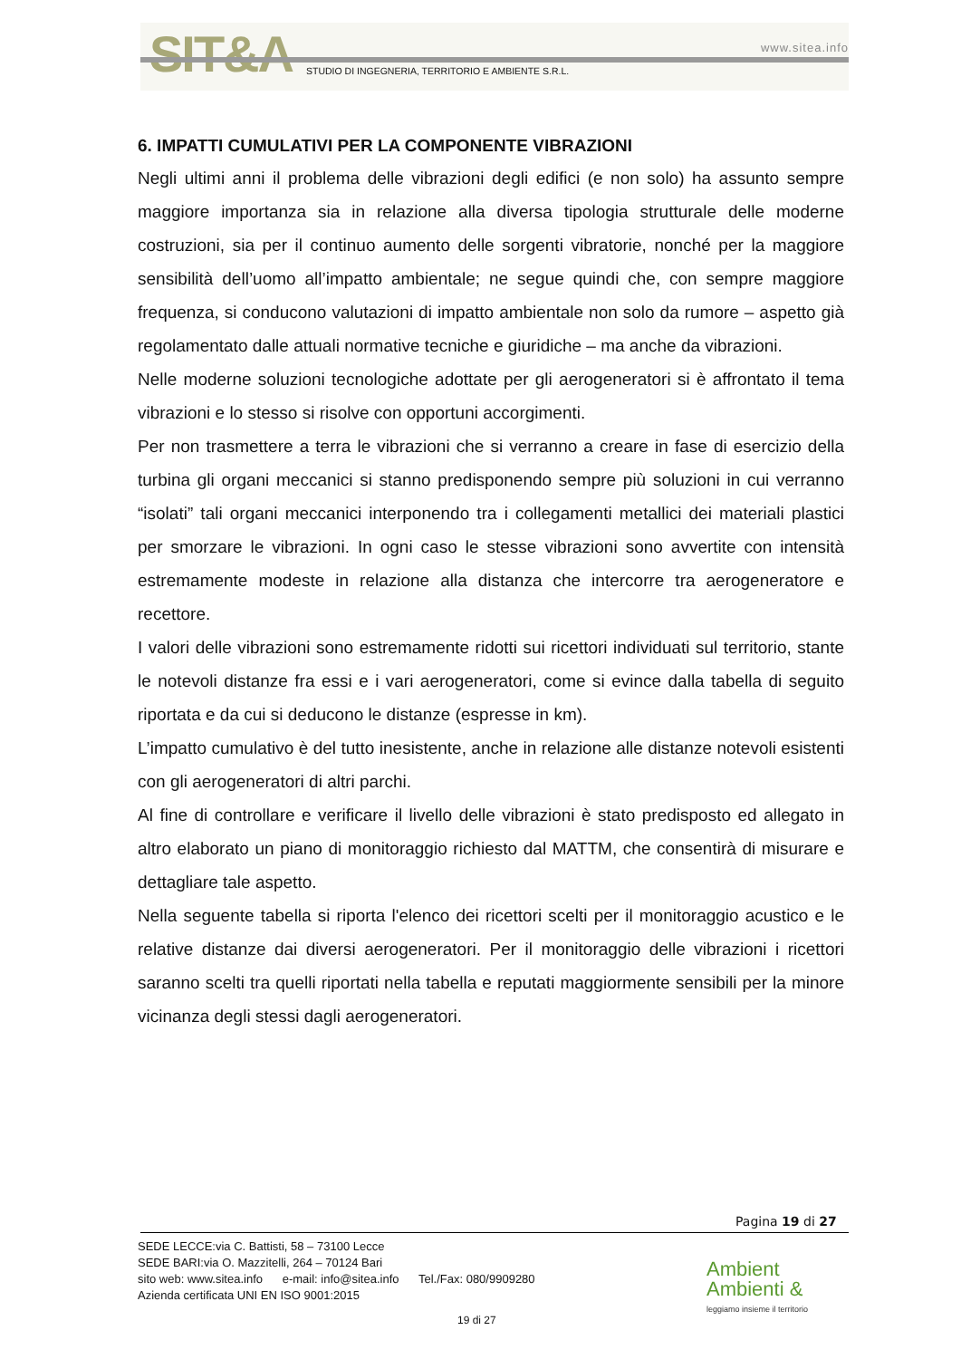SIT&A www.sitea.info
STUDIO DI INGEGNERIA, TERRITORIO E AMBIENTE S.R.L.
6. IMPATTI CUMULATIVI PER LA COMPONENTE VIBRAZIONI
Negli ultimi anni il problema delle vibrazioni degli edifici (e non solo) ha assunto sempre maggiore importanza sia in relazione alla diversa tipologia strutturale delle moderne costruzioni, sia per il continuo aumento delle sorgenti vibratorie, nonché per la maggiore sensibilità dell’uomo all’impatto ambientale; ne segue quindi che, con sempre maggiore frequenza, si conducono valutazioni di impatto ambientale non solo da rumore – aspetto già regolamentato dalle attuali normative tecniche e giuridiche – ma anche da vibrazioni.
Nelle moderne soluzioni tecnologiche adottate per gli aerogeneratori si è affrontato il tema vibrazioni e lo stesso si risolve con opportuni accorgimenti.
Per non trasmettere a terra le vibrazioni che si verranno a creare in fase di esercizio della turbina gli organi meccanici si stanno predisponendo sempre più soluzioni in cui verranno “isolati” tali organi meccanici interponendo tra i collegamenti metallici dei materiali plastici per smorzare le vibrazioni. In ogni caso le stesse vibrazioni sono avvertite con intensità estremamente modeste in relazione alla distanza che intercorre tra aerogeneratore e recettore.
I valori delle vibrazioni sono estremamente ridotti sui ricettori individuati sul territorio, stante le notevoli distanze fra essi e i vari aerogeneratori, come si evince dalla tabella di seguito riportata e da cui si deducono le distanze (espresse in km).
L’impatto cumulativo è del tutto inesistente, anche in relazione alle distanze notevoli esistenti con gli aerogeneratori di altri parchi.
Al fine di controllare e verificare il livello delle vibrazioni è stato predisposto ed allegato in altro elaborato un piano di monitoraggio richiesto dal MATTM, che consentirà di misurare e dettagliare tale aspetto.
Nella seguente tabella si riporta l'elenco dei ricettori scelti per il monitoraggio acustico e le relative distanze dai diversi aerogeneratori. Per il monitoraggio delle vibrazioni i ricettori saranno scelti tra quelli riportati nella tabella e reputati maggiormente sensibili per la minore vicinanza degli stessi dagli aerogeneratori.
Pagina 19 di 27
SEDE LECCE:via C. Battisti, 58 – 73100 Lecce
SEDE BARI:via O. Mazzitelli, 264 – 70124 Bari
sito web: www.sitea.info e-mail: info@sitea.info Tel./Fax: 080/9909280
Azienda certificata UNI EN ISO 9001:2015
19 di 27
Ambient
Ambienti &
leggiamo insieme il territorio